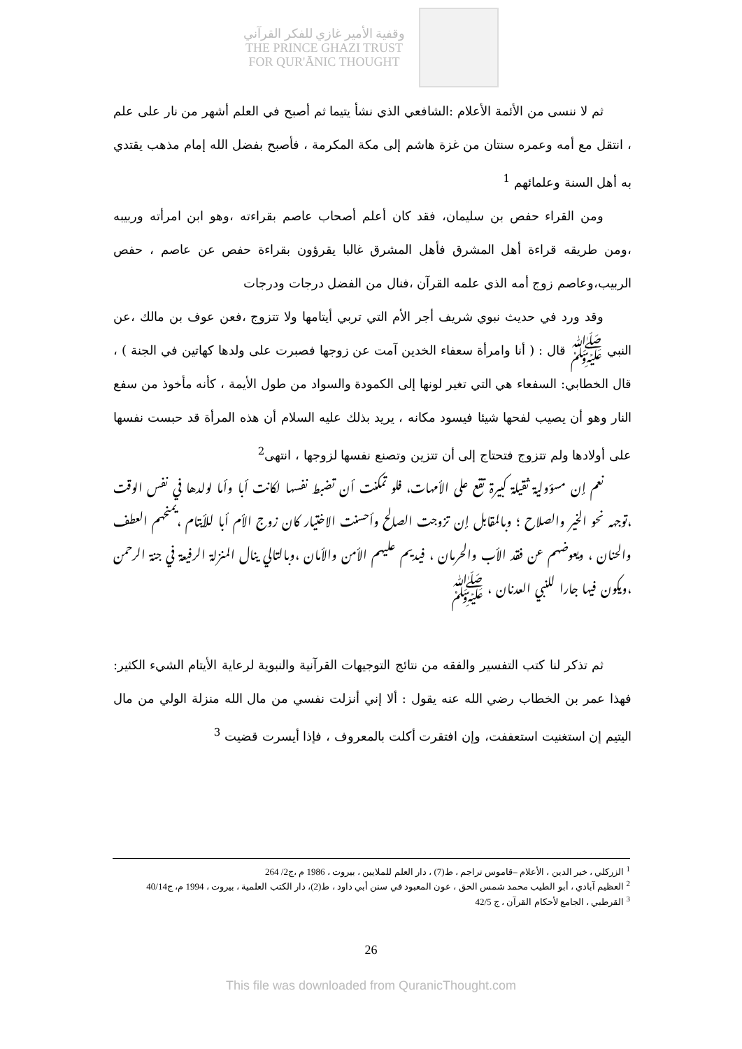وقفية الأمير غازي للفكر القرآني
THE PRINCE GHAZI TRUST
FOR QUR'ĀNIC THOUGHT
ثم لا ننسى من الأئمة الأعلام :الشافعي الذي نشأ يتيما ثم أصبح في العلم أشهر من نار على علم ، انتقل مع أمه وعمره سنتان من غزة هاشم إلى مكة المكرمة ، فأصبح بفضل الله إمام مذهب يقتدي به أهل السنة وعلمائهم <sup>1</sup>
ومن القراء حفص بن سليمان، فقد كان أعلم أصحاب عاصم بقراءته ،وهو ابن امرأته وربيبه ،ومن طريقه قراءة أهل المشرق فأهل المشرق غالبا يقرؤون بقراءة حفص عن عاصم ، حفص الربيب،وعاصم زوج أمه الذي علمه القرآن ،فنال من الفضل درجات ودرجات
وقد ورد في حديث نبوي شريف أجر الأم التي تربي أيتامها ولا تتزوج ،فعن عوف بن مالك ،عن النبي ﷺ قال : ( أنا وامرأة سعفاء الخدين آمت عن زوجها فصبرت على ولدها كهاتين في الجنة ) ، قال الخطابي: السفعاء هي التي تغير لونها إلى الكمودة والسواد من طول الأيمة ، كأنه مأخوذ من سفع النار وهو أن يصيب لفحها شيئا فيسود مكانه ، يريد بذلك عليه السلام أن هذه المرأة قد حبست نفسها على أولادها ولم تتزوج فتحتاج إلى أن تتزين وتصنع نفسها لزوجها ، انتهى<sup>2</sup>
نعم إن مسؤولية ثقيلة كبيرة تقع على الأمهات، فلو تمكنت أن تضبط نفسها لكانت أبا وأما لولدها في نفس الوقت ،توجهه نحو الخير والصلاح ؛ وبالمقابل إن تزوجت الصالح وأحسنت الاختيار كان زوج الأم أبا للأيتام ،يمنحهم العطف والحنان ، ويعوضهم عن فقد الأب والحرمان ، فيديم عليهم الأمن والأمان ،وبالتالي ينال المنزلة الرفيعة في جنة الرحمن ،ويكون فيها جارا للنبي العدنان ، ﷺ
ثم تذكر لنا كتب التفسير والفقه من نتائج التوجيهات القرآنية والنبوية لرعاية الأيتام الشيء الكثير: فهذا عمر بن الخطاب رضي الله عنه يقول : ألا إني أنزلت نفسي من مال الله منزلة الولي من مال اليتيم إن استغنيت استعففت، وإن افتقرت أكلت بالمعروف ، فإذا أيسرت قضيت <sup>3</sup>
<sup>1</sup> الزركلي ، خير الدين ، الأعلام –قاموس تراجم ، ط(7) ، دار العلم للملايين ، بيروت ، 1986 م ،ج2/ 264
<sup>2</sup> العظيم آبادي ، أبو الطيب محمد شمس الحق ، عون المعبود في سنن أبي داود ، ط(2)، دار الكتب العلمية ، بيروت ، 1994 م، ج40/14
<sup>3</sup> القرطبي ، الجامع لأحكام القرآن ، ج 42/5
26
This file was downloaded from QuranicThought.com